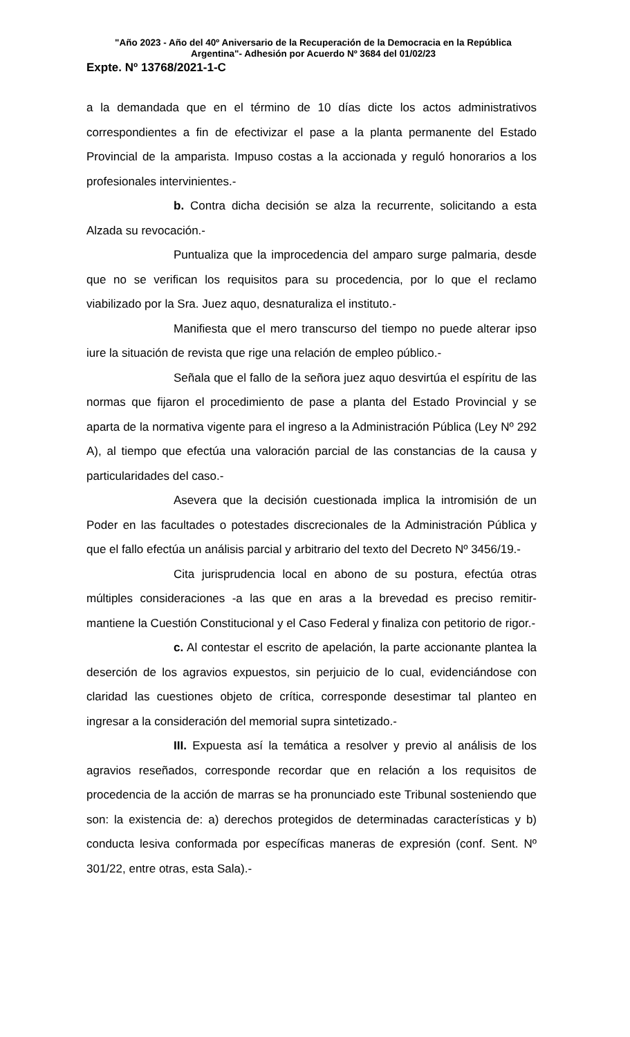"Año 2023 - Año del 40º Aniversario de la Recuperación de la Democracia en la República Argentina"- Adhesión por Acuerdo Nº 3684 del 01/02/23
Expte. Nº 13768/2021-1-C
a la demandada que en el término de 10 días dicte los actos administrativos correspondientes a fin de efectivizar el pase a la planta permanente del Estado Provincial de la amparista. Impuso costas a la accionada y reguló honorarios a los profesionales intervinientes.-
b. Contra dicha decisión se alza la recurrente, solicitando a esta Alzada su revocación.-
Puntualiza que la improcedencia del amparo surge palmaria, desde que no se verifican los requisitos para su procedencia, por lo que el reclamo viabilizado por la Sra. Juez aquo, desnaturaliza el instituto.-
Manifiesta que el mero transcurso del tiempo no puede alterar ipso iure la situación de revista que rige una relación de empleo público.-
Señala que el fallo de la señora juez aquo desvirtúa el espíritu de las normas que fijaron el procedimiento de pase a planta del Estado Provincial y se aparta de la normativa vigente para el ingreso a la Administración Pública (Ley Nº 292 A), al tiempo que efectúa una valoración parcial de las constancias de la causa y particularidades del caso.-
Asevera que la decisión cuestionada implica la intromisión de un Poder en las facultades o potestades discrecionales de la Administración Pública y que el fallo efectúa un análisis parcial y arbitrario del texto del Decreto Nº 3456/19.-
Cita jurisprudencia local en abono de su postura, efectúa otras múltiples consideraciones -a las que en aras a la brevedad es preciso remitir- mantiene la Cuestión Constitucional y el Caso Federal y finaliza con petitorio de rigor.-
c. Al contestar el escrito de apelación, la parte accionante plantea la deserción de los agravios expuestos, sin perjuicio de lo cual, evidenciándose con claridad las cuestiones objeto de crítica, corresponde desestimar tal planteo en ingresar a la consideración del memorial supra sintetizado.-
III. Expuesta así la temática a resolver y previo al análisis de los agravios reseñados, corresponde recordar que en relación a los requisitos de procedencia de la acción de marras se ha pronunciado este Tribunal sosteniendo que son: la existencia de: a) derechos protegidos de determinadas características y b) conducta lesiva conformada por específicas maneras de expresión (conf. Sent. Nº 301/22, entre otras, esta Sala).-